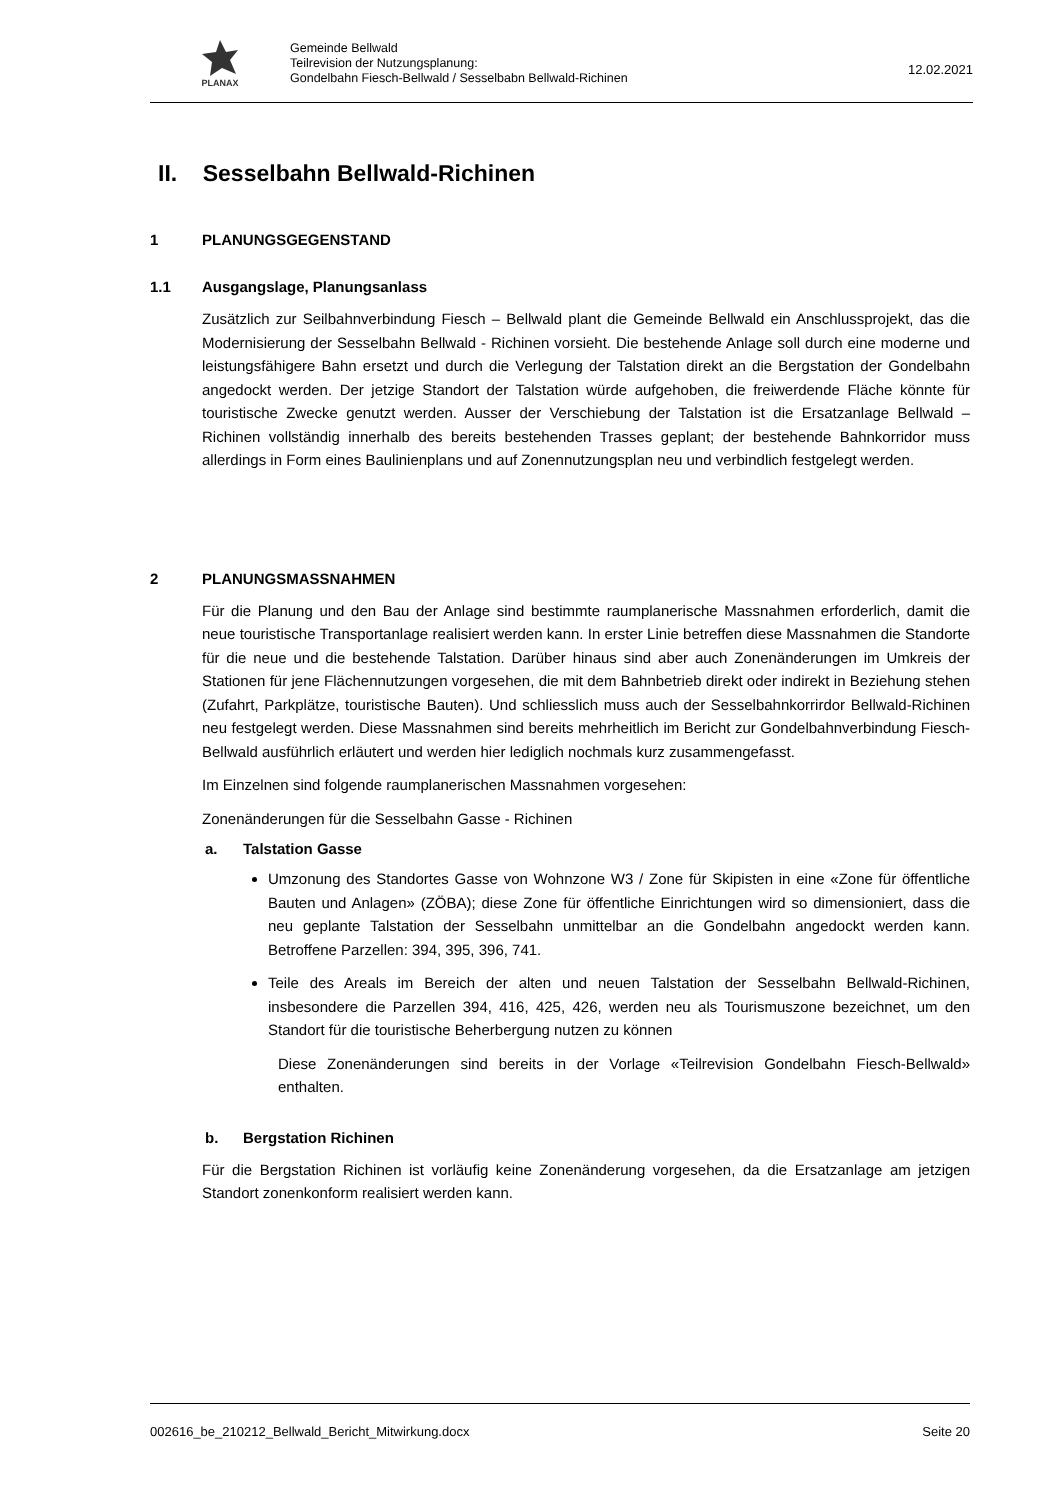PLANAX
Gemeinde Bellwald
Teilrevision der Nutzungsplanung:
Gondelbahn Fiesch-Bellwald / Sesselbabn Bellwald-Richinen
12.02.2021
II. Sesselbahn Bellwald-Richinen
1 PLANUNGSGEGENSTAND
1.1 Ausgangslage, Planungsanlass
Zusätzlich zur Seilbahnverbindung Fiesch – Bellwald plant die Gemeinde Bellwald ein Anschlussprojekt, das die Modernisierung der Sesselbahn Bellwald - Richinen vorsieht. Die bestehende Anlage soll durch eine moderne und leistungsfähigere Bahn ersetzt und durch die Verlegung der Talstation direkt an die Bergstation der Gondelbahn angedockt werden. Der jetzige Standort der Talstation würde aufgehoben, die freiwerdende Fläche könnte für touristische Zwecke genutzt werden. Ausser der Verschiebung der Talstation ist die Ersatzanlage Bellwald – Richinen vollständig innerhalb des bereits bestehenden Trasses geplant; der bestehende Bahnkorridor muss allerdings in Form eines Baulinienplans und auf Zonennutzungsplan neu und verbindlich festgelegt werden.
2 PLANUNGSMASSNAHMEN
Für die Planung und den Bau der Anlage sind bestimmte raumplanerische Massnahmen erforderlich, damit die neue touristische Transportanlage realisiert werden kann. In erster Linie betreffen diese Massnahmen die Standorte für die neue und die bestehende Talstation. Darüber hinaus sind aber auch Zonenänderungen im Umkreis der Stationen für jene Flächennutzungen vorgesehen, die mit dem Bahnbetrieb direkt oder indirekt in Beziehung stehen (Zufahrt, Parkplätze, touristische Bauten). Und schliesslich muss auch der Sesselbahnkorrirdor Bellwald-Richinen neu festgelegt werden. Diese Massnahmen sind bereits mehrheitlich im Bericht zur Gondelbahnverbindung Fiesch-Bellwald ausführlich erläutert und werden hier lediglich nochmals kurz zusammengefasst.
Im Einzelnen sind folgende raumplanerischen Massnahmen vorgesehen:
Zonenänderungen für die Sesselbahn Gasse - Richinen
a. Talstation Gasse
Umzonung des Standortes Gasse von Wohnzone W3 / Zone für Skipisten in eine «Zone für öffentliche Bauten und Anlagen» (ZÖBA); diese Zone für öffentliche Einrichtungen wird so dimensioniert, dass die neu geplante Talstation der Sesselbahn unmittelbar an die Gondelbahn angedockt werden kann. Betroffene Parzellen: 394, 395, 396, 741.
Teile des Areals im Bereich der alten und neuen Talstation der Sesselbahn Bellwald-Richinen, insbesondere die Parzellen 394, 416, 425, 426, werden neu als Tourismuszone bezeichnet, um den Standort für die touristische Beherbergung nutzen zu können
Diese Zonenänderungen sind bereits in der Vorlage «Teilrevision Gondelbahn Fiesch-Bellwald» enthalten.
b. Bergstation Richinen
Für die Bergstation Richinen ist vorläufig keine Zonenänderung vorgesehen, da die Ersatzanlage am jetzigen Standort zonenkonform realisiert werden kann.
002616_be_210212_Bellwald_Bericht_Mitwirkung.docx Seite 20